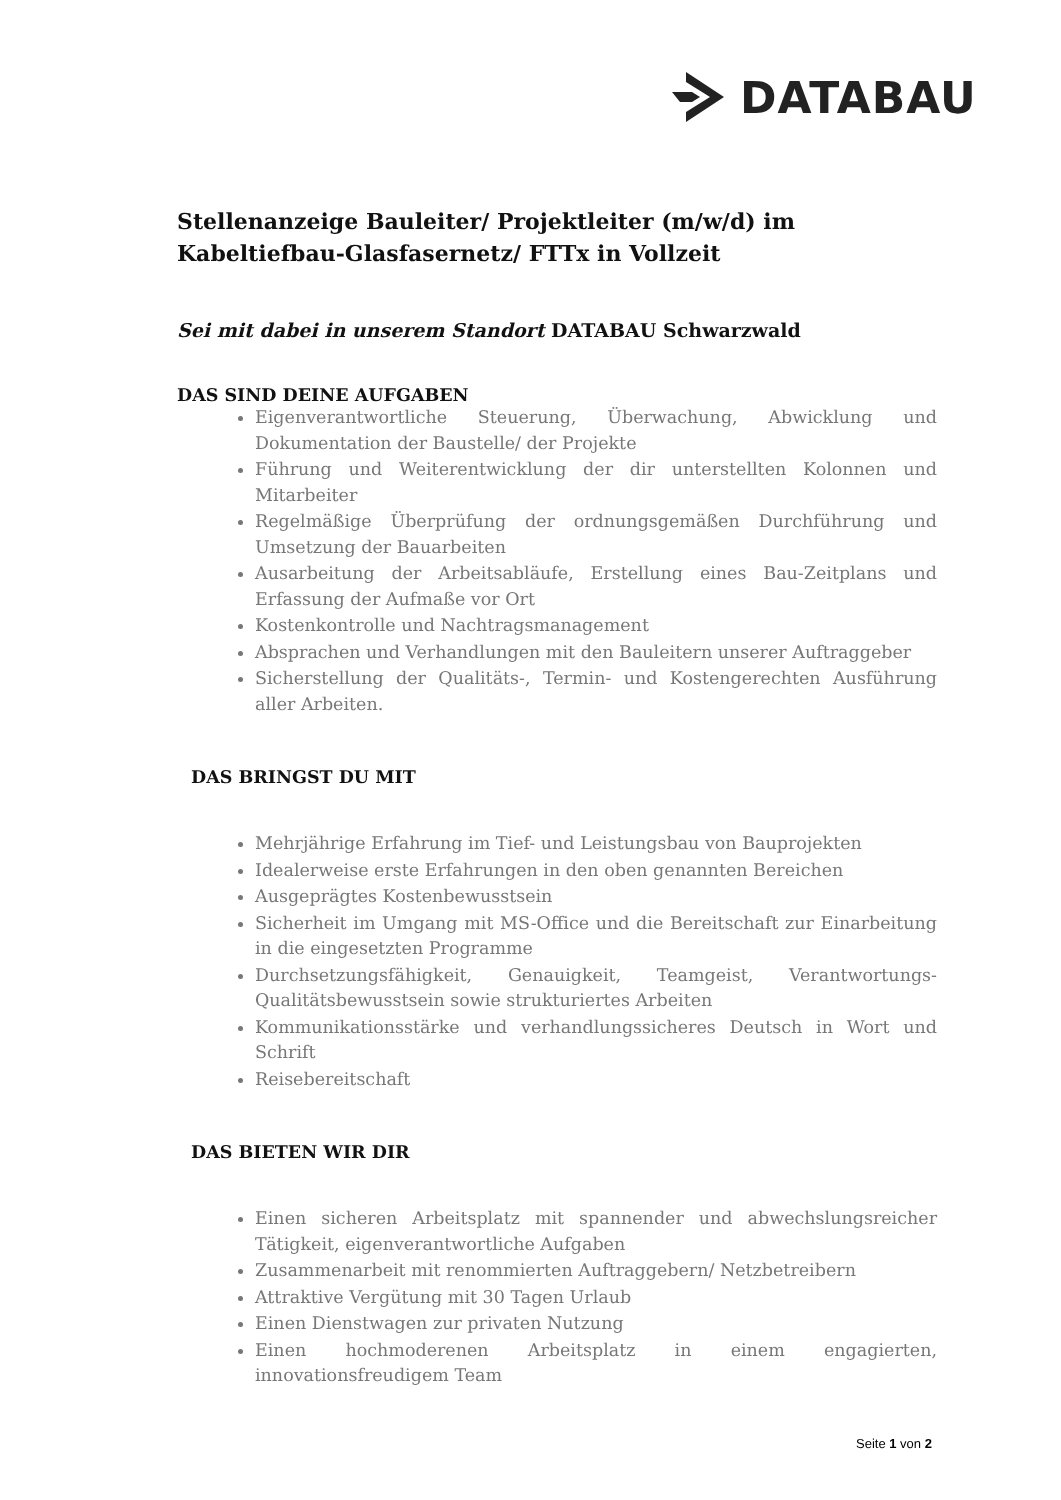DATABAU
Stellenanzeige Bauleiter/ Projektleiter (m/w/d) im Kabeltiefbau-Glasfasernetz/ FTTx in Vollzeit
Sei mit dabei in unserem Standort DATABAU Schwarzwald
DAS SIND DEINE AUFGABEN
Eigenverantwortliche Steuerung, Überwachung, Abwicklung und Dokumentation der Baustelle/ der Projekte
Führung und Weiterentwicklung der dir unterstellten Kolonnen und Mitarbeiter
Regelmäßige Überprüfung der ordnungsgemäßen Durchführung und Umsetzung der Bauarbeiten
Ausarbeitung der Arbeitsabläufe, Erstellung eines Bau-Zeitplans und Erfassung der Aufmaße vor Ort
Kostenkontrolle und Nachtragsmanagement
Absprachen und Verhandlungen mit den Bauleitern unserer Auftraggeber
Sicherstellung der Qualitäts-, Termin- und Kostengerechten Ausführung aller Arbeiten.
DAS BRINGST DU MIT
Mehrjährige Erfahrung im Tief- und Leistungsbau von Bauprojekten
Idealerweise erste Erfahrungen in den oben genannten Bereichen
Ausgeprägtes Kostenbewusstsein
Sicherheit im Umgang mit MS-Office und die Bereitschaft zur Einarbeitung in die eingesetzten Programme
Durchsetzungsfähigkeit, Genauigkeit, Teamgeist, Verantwortungs-Qualitätsbewusstsein sowie strukturiertes Arbeiten
Kommunikationsstärke und verhandlungssicheres Deutsch in Wort und Schrift
Reisebereitschaft
DAS BIETEN WIR DIR
Einen sicheren Arbeitsplatz mit spannender und abwechslungsreicher Tätigkeit, eigenverantwortliche Aufgaben
Zusammenarbeit mit renommierten Auftraggebern/ Netzbetreibern
Attraktive Vergütung mit 30 Tagen Urlaub
Einen Dienstwagen zur privaten Nutzung
Einen hochmoderenen Arbeitsplatz in einem engagierten, innovationsfreudigem Team
Seite 1 von 2